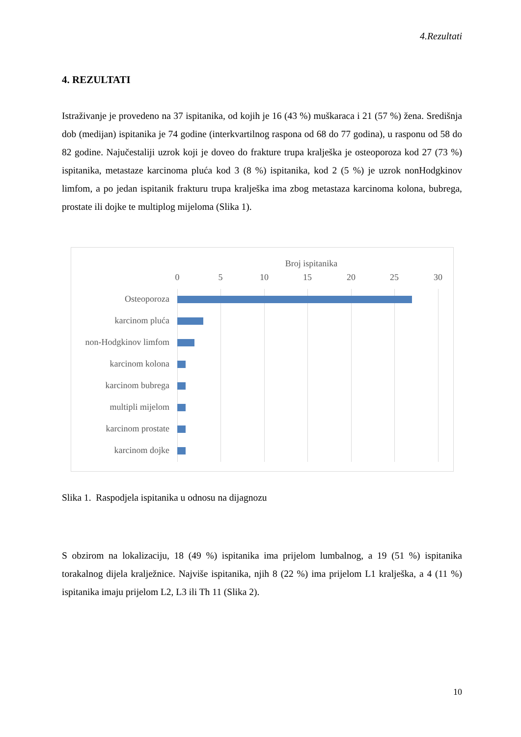4.Rezultati
4. REZULTATI
Istraživanje je provedeno na 37 ispitanika, od kojih je 16 (43 %) muškaraca i 21 (57 %) žena. Središnja dob (medijan) ispitanika je 74 godine (interkvartilnog raspona od 68 do 77 godina), u rasponu od 58 do 82 godine. Najučestaliji uzrok koji je doveo do frakture trupa kralješka je osteoporoza kod 27 (73 %) ispitanika, metastaze karcinoma pluća kod 3 (8 %) ispitanika, kod 2 (5 %) je uzrok nonHodgkinov limfom, a po jedan ispitanik frakturu trupa kralješka ima zbog metastaza karcinoma kolona, bubrega, prostate ili dojke te multiplog mijeloma (Slika 1).
Broj ispitanika
0 5 10 15 20 25 30
Osteoporoza
karcinom pluća
non-Hodgkinov limfom
karcinom kolona
karcinom bubrega
multipli mijelom
karcinom prostate
karcinom dojke
Slika 1. Raspodjela ispitanika u odnosu na dijagnozu
S obzirom na lokalizaciju, 18 (49 %) ispitanika ima prijelom lumbalnog, a 19 (51 %) ispitanika torakalnog dijela kralježnice. Najviše ispitanika, njih 8 (22 %) ima prijelom L1 kralješka, a 4 (11 %) ispitanika imaju prijelom L2, L3 ili Th 11 (Slika 2).
10